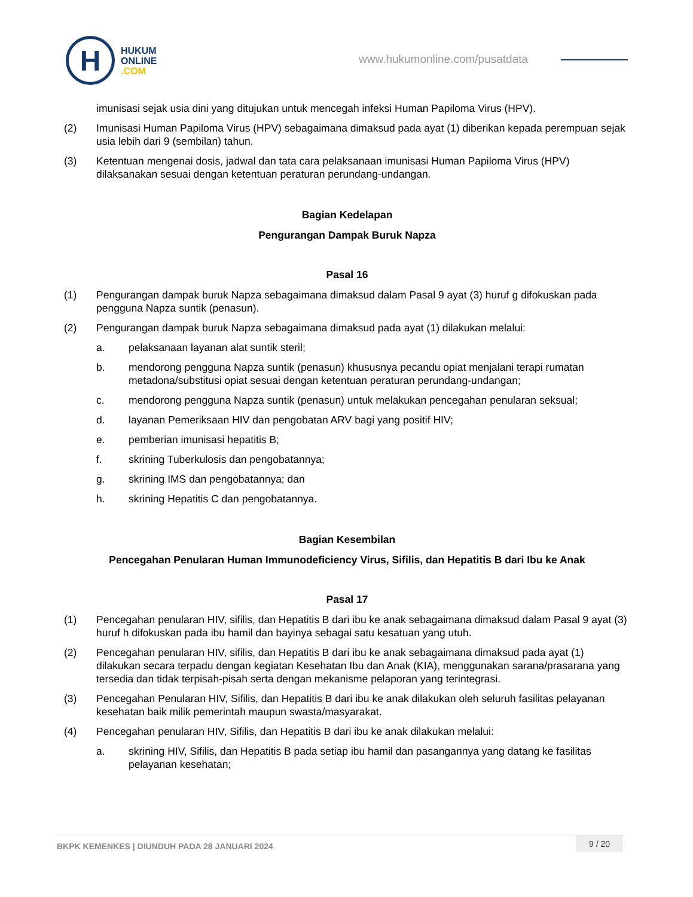H
HUKUM
ONLINE
.COM
www.hukumonline.com/pusatdata
imunisasi sejak usia dini yang ditujukan untuk mencegah infeksi Human Papiloma Virus (HPV).
(2) Imunisasi Human Papiloma Virus (HPV) sebagaimana dimaksud pada ayat (1) diberikan kepada perempuan sejak usia lebih dari 9 (sembilan) tahun.
(3) Ketentuan mengenai dosis, jadwal dan tata cara pelaksanaan imunisasi Human Papiloma Virus (HPV) dilaksanakan sesuai dengan ketentuan peraturan perundang-undangan.
Bagian Kedelapan
Pengurangan Dampak Buruk Napza
Pasal 16
(1) Pengurangan dampak buruk Napza sebagaimana dimaksud dalam Pasal 9 ayat (3) huruf g difokuskan pada pengguna Napza suntik (penasun).
(2) Pengurangan dampak buruk Napza sebagaimana dimaksud pada ayat (1) dilakukan melalui:
a. pelaksanaan layanan alat suntik steril;
b. mendorong pengguna Napza suntik (penasun) khususnya pecandu opiat menjalani terapi rumatan metadona/substitusi opiat sesuai dengan ketentuan peraturan perundang-undangan;
c. mendorong pengguna Napza suntik (penasun) untuk melakukan pencegahan penularan seksual;
d. layanan Pemeriksaan HIV dan pengobatan ARV bagi yang positif HIV;
e. pemberian imunisasi hepatitis B;
f. skrining Tuberkulosis dan pengobatannya;
g. skrining IMS dan pengobatannya; dan
h. skrining Hepatitis C dan pengobatannya.
Bagian Kesembilan
Pencegahan Penularan Human Immunodeficiency Virus, Sifilis, dan Hepatitis B dari Ibu ke Anak
Pasal 17
(1) Pencegahan penularan HIV, sifilis, dan Hepatitis B dari ibu ke anak sebagaimana dimaksud dalam Pasal 9 ayat (3) huruf h difokuskan pada ibu hamil dan bayinya sebagai satu kesatuan yang utuh.
(2) Pencegahan penularan HIV, sifilis, dan Hepatitis B dari ibu ke anak sebagaimana dimaksud pada ayat (1) dilakukan secara terpadu dengan kegiatan Kesehatan Ibu dan Anak (KIA), menggunakan sarana/prasarana yang tersedia dan tidak terpisah-pisah serta dengan mekanisme pelaporan yang terintegrasi.
(3) Pencegahan Penularan HIV, Sifilis, dan Hepatitis B dari ibu ke anak dilakukan oleh seluruh fasilitas pelayanan kesehatan baik milik pemerintah maupun swasta/masyarakat.
(4) Pencegahan penularan HIV, Sifilis, dan Hepatitis B dari ibu ke anak dilakukan melalui:
a. skrining HIV, Sifilis, dan Hepatitis B pada setiap ibu hamil dan pasangannya yang datang ke fasilitas pelayanan kesehatan;
BKPK KEMENKES | DIUNDUH PADA 28 JANUARI 2024 9 / 20